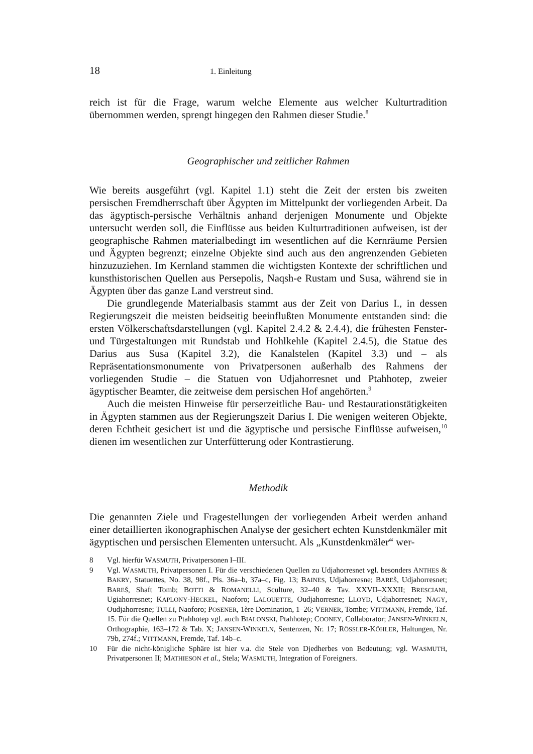18 1. Einleitung
reich ist für die Frage, warum welche Elemente aus welcher Kulturtradition übernommen werden, sprengt hingegen den Rahmen dieser Studie.<sup>8</sup>
Geographischer und zeitlicher Rahmen
Wie bereits ausgeführt (vgl. Kapitel 1.1) steht die Zeit der ersten bis zweiten persischen Fremdherrschaft über Ägypten im Mittelpunkt der vorliegenden Arbeit. Da das ägyptisch-persische Verhältnis anhand derjenigen Monumente und Objekte untersucht werden soll, die Einflüsse aus beiden Kulturtraditionen aufweisen, ist der geographische Rahmen materialbedingt im wesentlichen auf die Kernräume Persien und Ägypten begrenzt; einzelne Objekte sind auch aus den angrenzenden Gebieten hinzuzuziehen. Im Kernland stammen die wichtigsten Kontexte der schriftlichen und kunsthistorischen Quellen aus Persepolis, Naqsh-e Rustam und Susa, während sie in Ägypten über das ganze Land verstreut sind.
Die grundlegende Materialbasis stammt aus der Zeit von Darius I., in dessen Regierungszeit die meisten beidseitig beeinflußten Monumente entstanden sind: die ersten Völkerschaftsdarstellungen (vgl. Kapitel 2.4.2 & 2.4.4), die frühesten Fenster- und Türgestaltungen mit Rundstab und Hohlkehle (Kapitel 2.4.5), die Statue des Darius aus Susa (Kapitel 3.2), die Kanalstelen (Kapitel 3.3) und – als Repräsentationsmonumente von Privatpersonen außerhalb des Rahmens der vorliegenden Studie – die Statuen von Udjahorresnet und Ptahhotep, zweier ägyptischer Beamter, die zeitweise dem persischen Hof angehörten.<sup>9</sup>
Auch die meisten Hinweise für perserzeitliche Bau- und Restaurationstätigkeiten in Ägypten stammen aus der Regierungszeit Darius I. Die wenigen weiteren Objekte, deren Echtheit gesichert ist und die ägyptische und persische Einflüsse aufweisen,<sup>10</sup> dienen im wesentlichen zur Unterfütterung oder Kontrastierung.
Methodik
Die genannten Ziele und Fragestellungen der vorliegenden Arbeit werden anhand einer detaillierten ikonographischen Analyse der gesichert echten Kunstdenkmäler mit ägyptischen und persischen Elementen untersucht. Als „Kunstdenkmäler“ wer-
8 Vgl. hierfür WASMUTH, Privatpersonen I–III.
9 Vgl. WASMUTH, Privatpersonen I. Für die verschiedenen Quellen zu Udjahorresnet vgl. besonders ANTHES & BAKRY, Statuettes, No. 38, 98f., Pls. 36a–b, 37a–c, Fig. 13; BAINES, Udjahorresne; BAREŠ, Udjahorresnet; BAREŠ, Shaft Tomb; BOTTI & ROMANELLI, Sculture, 32–40 & Tav. XXVII–XXXII; BRESCIANI, Ugiahorresnet; KAPLONY-HECKEL, Naoforo; LALOUETTE, Oudjahorresne; LLOYD, Udjahorresnet; NAGY, Oudjahorresne; TULLI, Naoforo; POSENER, 1ère Domination, 1–26; VERNER, Tombe; VITTMANN, Fremde, Taf. 15. Für die Quellen zu Ptahhotep vgl. auch BIALONSKI, Ptahhotep; COONEY, Collaborator; JANSEN-WINKELN, Orthographie, 163–172 & Tab. X; JANSEN-WINKELN, Sentenzen, Nr. 17; RÖSSLER-KÖHLER, Haltungen, Nr. 79b, 274f.; VITTMANN, Fremde, Taf. 14b–c.
10 Für die nicht-königliche Sphäre ist hier v.a. die Stele von Djedherbes von Bedeutung; vgl. WASMUTH, Privatpersonen II; MATHIESON et al., Stela; WASMUTH, Integration of Foreigners.